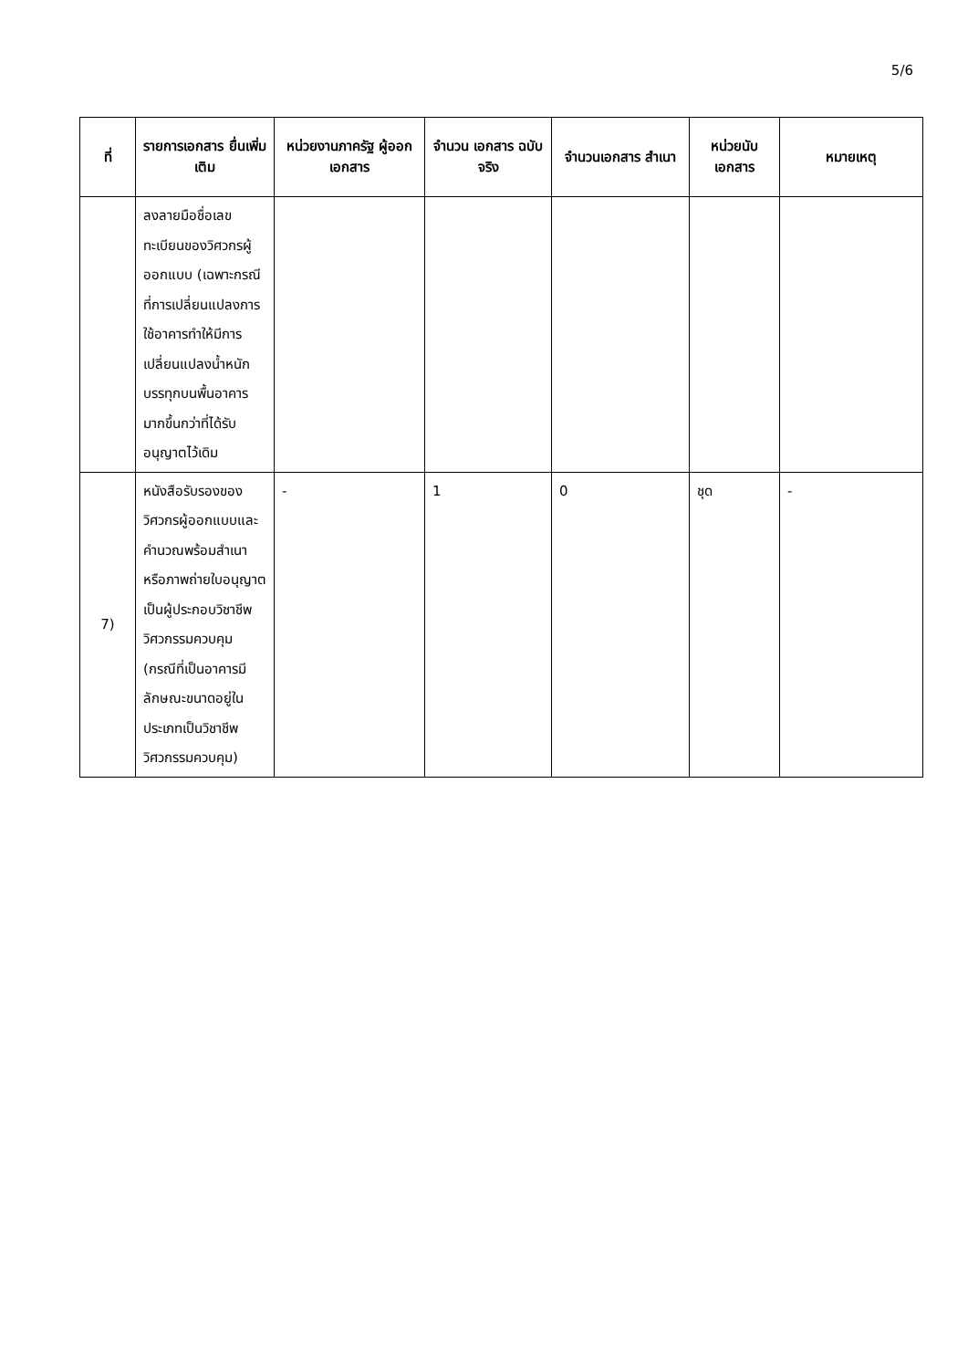5/6
| ที่ | รายการเอกสาร ยื่นเพิ่มเติม | หน่วยงานภาครัฐ ผู้ออกเอกสาร | จำนวน เอกสาร ฉบับจริง | จำนวนเอกสาร สำเนา | หน่วยนับ เอกสาร | หมายเหตุ |
| --- | --- | --- | --- | --- | --- | --- |
| | ลงลายมือชื่อเลขทะเบียนของวิศวกรผู้ออกแบบ (เฉพาะกรณีที่การเปลี่ยนแปลงการใช้อาคารทำให้มีการเปลี่ยนแปลงน้ำหนักบรรทุกบนพื้นอาคารมากขึ้นกว่าที่ได้รับอนุญาตไว้เดิม | | | | | |
| 7) | หนังสือรับรองของวิศวกรผู้ออกแบบและคำนวณพร้อมสำเนาหรือภาพถ่ายใบอนุญาตเป็นผู้ประกอบวิชาชีพวิศวกรรมควบคุม (กรณีที่เป็นอาคารมีลักษณะขนาดอยู่ในประเภทเป็นวิชาชีพวิศวกรรมควบคุม) | - | 1 | 0 | ชุด | - |